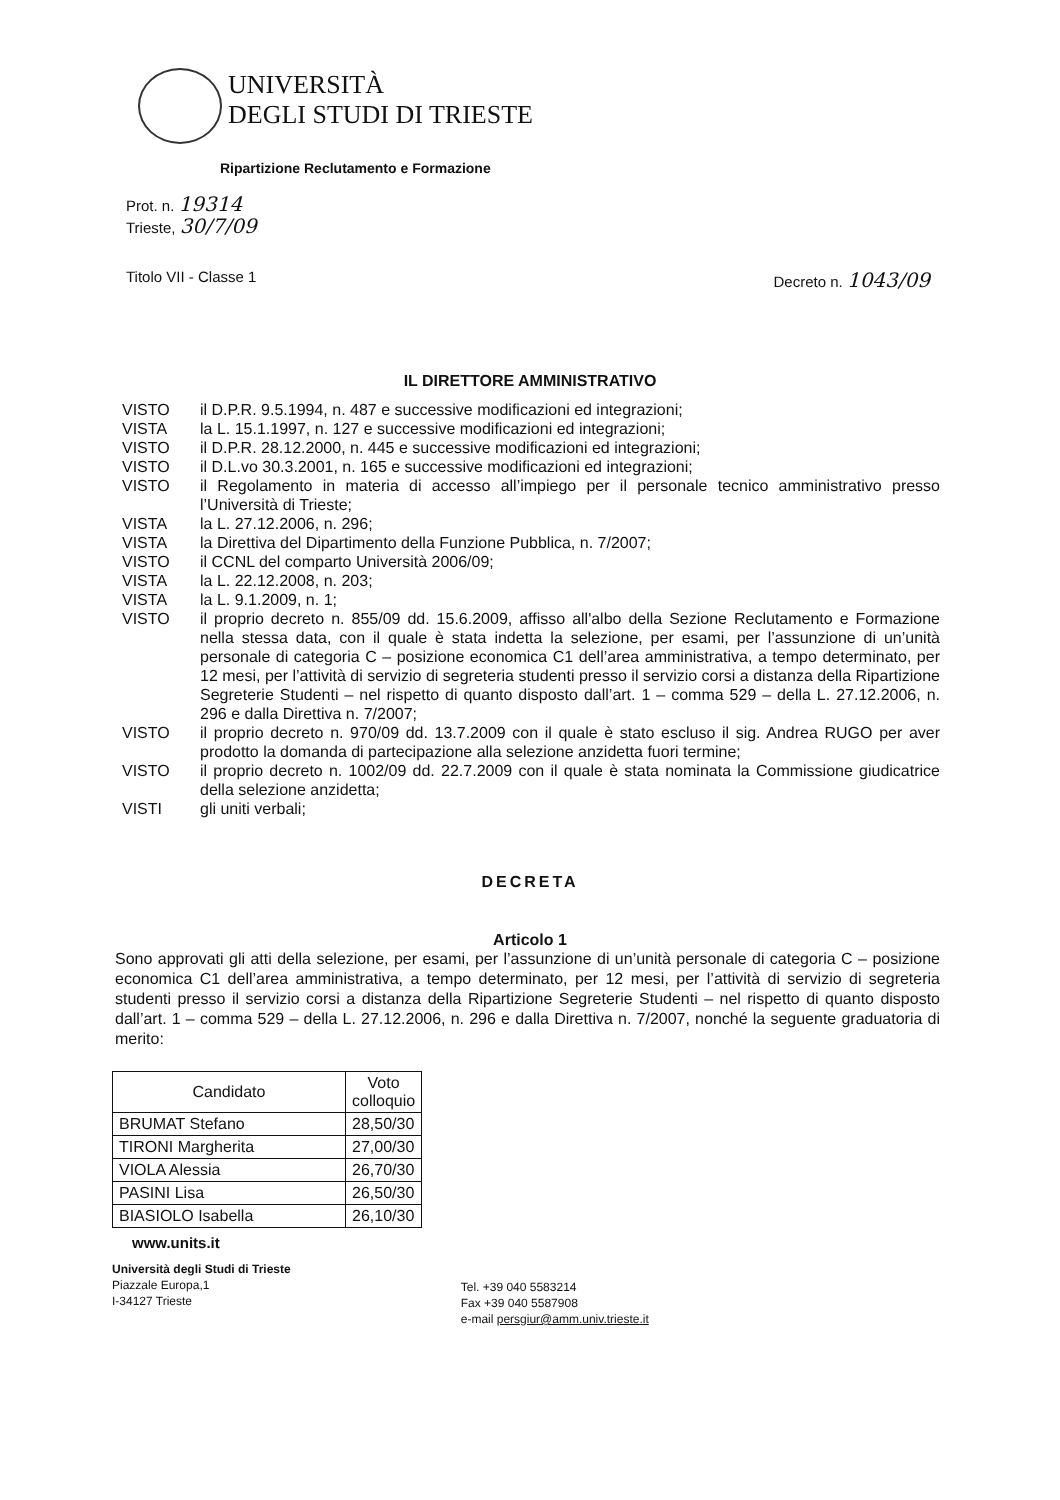UNIVERSITÀ
DEGLI STUDI DI TRIESTE
Ripartizione Reclutamento e Formazione
Prot. n. 19314
Trieste, 30/7/09
Titolo VII - Classe 1 Decreto n. 1043/09
IL DIRETTORE AMMINISTRATIVO
VISTO il D.P.R. 9.5.1994, n. 487 e successive modificazioni ed integrazioni;
VISTA la L. 15.1.1997, n. 127 e successive modificazioni ed integrazioni;
VISTO il D.P.R. 28.12.2000, n. 445 e successive modificazioni ed integrazioni;
VISTO il D.L.vo 30.3.2001, n. 165 e successive modificazioni ed integrazioni;
VISTO il Regolamento in materia di accesso all’impiego per il personale tecnico amministrativo presso l’Università di Trieste;
VISTA la L. 27.12.2006, n. 296;
VISTA la Direttiva del Dipartimento della Funzione Pubblica, n. 7/2007;
VISTO il CCNL del comparto Università 2006/09;
VISTA la L. 22.12.2008, n. 203;
VISTA la L. 9.1.2009, n. 1;
VISTO il proprio decreto n. 855/09 dd. 15.6.2009, affisso all'albo della Sezione Reclutamento e Formazione nella stessa data, con il quale è stata indetta la selezione, per esami, per l’assunzione di un’unità personale di categoria C – posizione economica C1 dell’area amministrativa, a tempo determinato, per 12 mesi, per l’attività di servizio di segreteria studenti presso il servizio corsi a distanza della Ripartizione Segreterie Studenti – nel rispetto di quanto disposto dall’art. 1 – comma 529 – della L. 27.12.2006, n. 296 e dalla Direttiva n. 7/2007;
VISTO il proprio decreto n. 970/09 dd. 13.7.2009 con il quale è stato escluso il sig. Andrea RUGO per aver prodotto la domanda di partecipazione alla selezione anzidetta fuori termine;
VISTO il proprio decreto n. 1002/09 dd. 22.7.2009 con il quale è stata nominata la Commissione giudicatrice della selezione anzidetta;
VISTI gli uniti verbali;
DECRETA
Articolo 1
Sono approvati gli atti della selezione, per esami, per l’assunzione di un’unità personale di categoria C – posizione economica C1 dell’area amministrativa, a tempo determinato, per 12 mesi, per l’attività di servizio di segreteria studenti presso il servizio corsi a distanza della Ripartizione Segreterie Studenti – nel rispetto di quanto disposto dall’art. 1 – comma 529 – della L. 27.12.2006, n. 296 e dalla Direttiva n. 7/2007, nonché la seguente graduatoria di merito:
| Candidato | Voto colloquio |
| --- | --- |
| BRUMAT Stefano | 28,50/30 |
| TIRONI Margherita | 27,00/30 |
| VIOLA Alessia | 26,70/30 |
| PASINI Lisa | 26,50/30 |
| BIASIOLO Isabella | 26,10/30 |
www.units.it
Università degli Studi di Trieste
Piazzale Europa,1
I-34127 Trieste
Tel. +39 040 5583214
Fax +39 040 5587908
e-mail persgiur@amm.univ.trieste.it